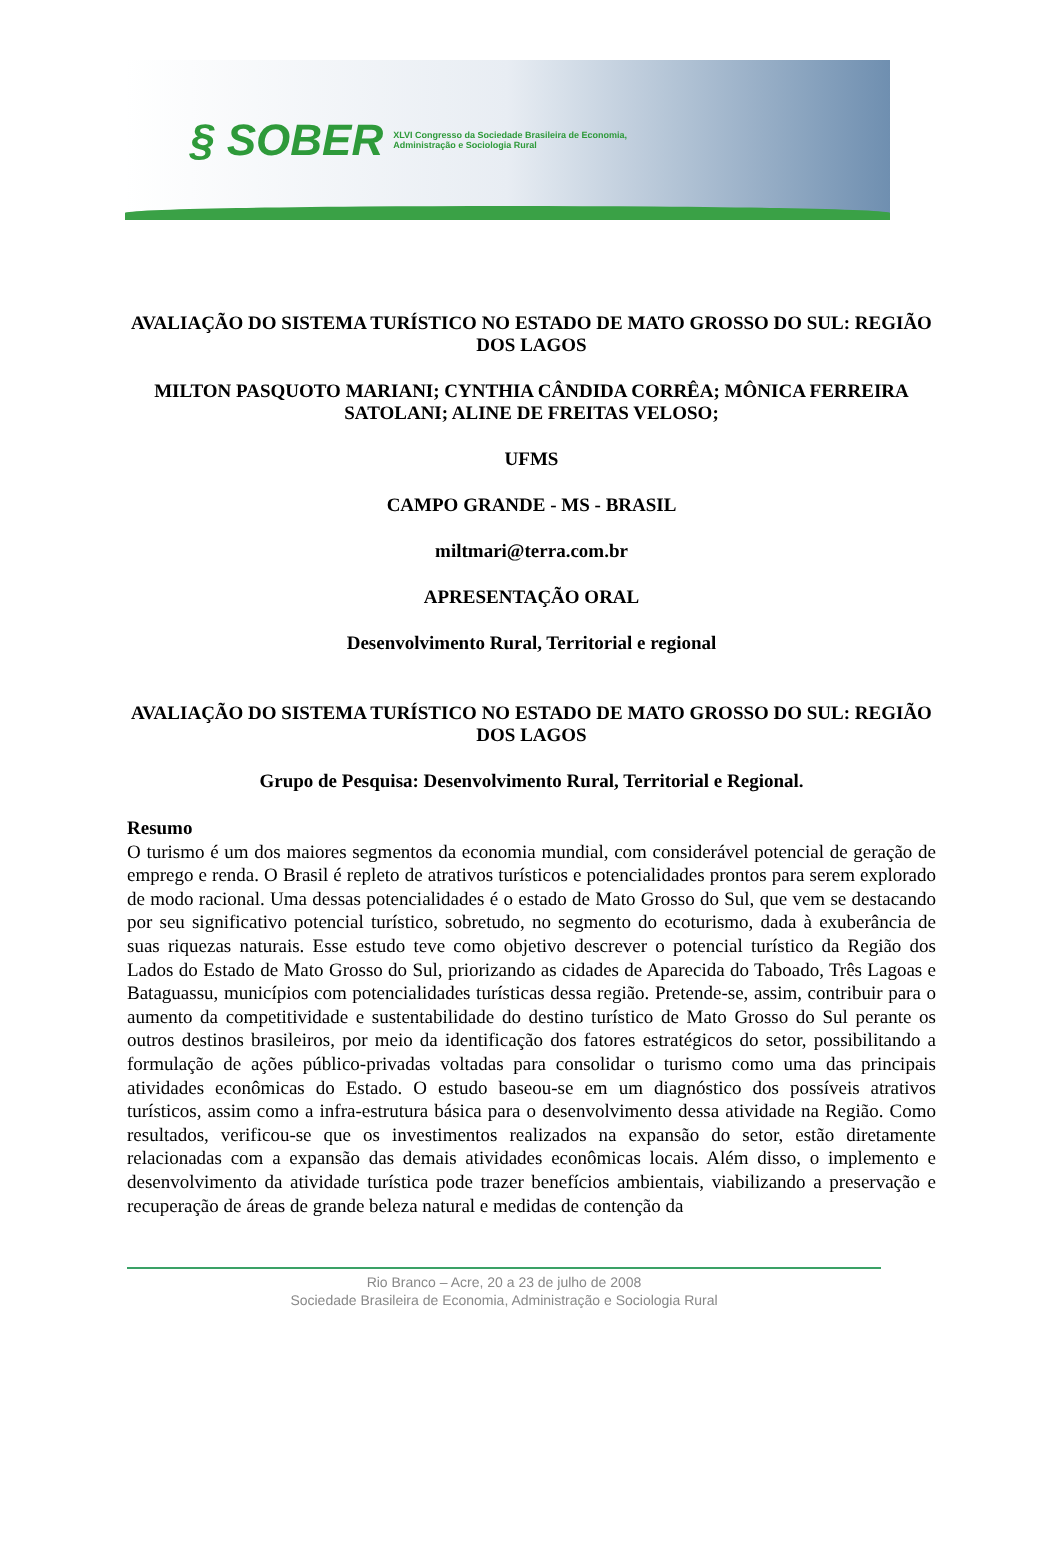§ SOBER XLVI Congresso da Sociedade Brasileira de Economia,
Administração e Sociologia Rural
AVALIAÇÃO DO SISTEMA TURÍSTICO NO ESTADO DE MATO GROSSO DO SUL: REGIÃO DOS LAGOS
MILTON PASQUOTO MARIANI; CYNTHIA CÂNDIDA CORRÊA; MÔNICA FERREIRA SATOLANI; ALINE DE FREITAS VELOSO;
UFMS
CAMPO GRANDE - MS - BRASIL
miltmari@terra.com.br
APRESENTAÇÃO ORAL
Desenvolvimento Rural, Territorial e regional
AVALIAÇÃO DO SISTEMA TURÍSTICO NO ESTADO DE MATO GROSSO DO SUL: REGIÃO DOS LAGOS
Grupo de Pesquisa: Desenvolvimento Rural, Territorial e Regional.
Resumo
O turismo é um dos maiores segmentos da economia mundial, com considerável potencial de geração de emprego e renda. O Brasil é repleto de atrativos turísticos e potencialidades prontos para serem explorado de modo racional. Uma dessas potencialidades é o estado de Mato Grosso do Sul, que vem se destacando por seu significativo potencial turístico, sobretudo, no segmento do ecoturismo, dada à exuberância de suas riquezas naturais. Esse estudo teve como objetivo descrever o potencial turístico da Região dos Lados do Estado de Mato Grosso do Sul, priorizando as cidades de Aparecida do Taboado, Três Lagoas e Bataguassu, municípios com potencialidades turísticas dessa região. Pretende-se, assim, contribuir para o aumento da competitividade e sustentabilidade do destino turístico de Mato Grosso do Sul perante os outros destinos brasileiros, por meio da identificação dos fatores estratégicos do setor, possibilitando a formulação de ações público-privadas voltadas para consolidar o turismo como uma das principais atividades econômicas do Estado. O estudo baseou-se em um diagnóstico dos possíveis atrativos turísticos, assim como a infra-estrutura básica para o desenvolvimento dessa atividade na Região. Como resultados, verificou-se que os investimentos realizados na expansão do setor, estão diretamente relacionadas com a expansão das demais atividades econômicas locais. Além disso, o implemento e desenvolvimento da atividade turística pode trazer benefícios ambientais, viabilizando a preservação e recuperação de áreas de grande beleza natural e medidas de contenção da
Rio Branco – Acre, 20 a 23 de julho de 2008
Sociedade Brasileira de Economia, Administração e Sociologia Rural